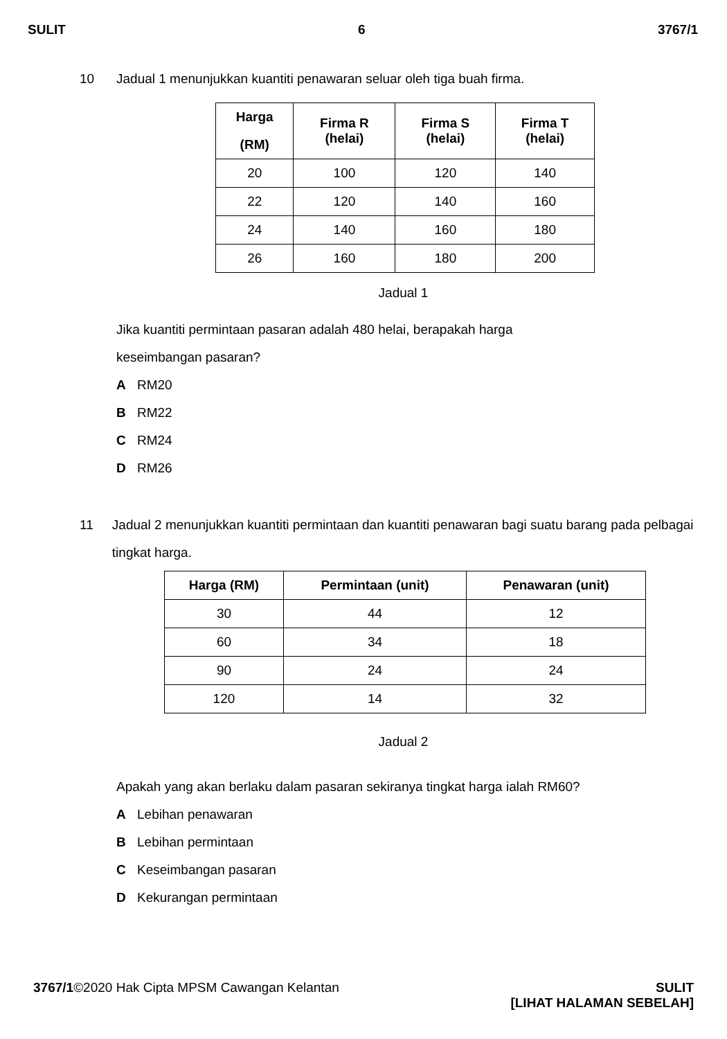SULIT 6 3767/1
10 Jadual 1 menunjukkan kuantiti penawaran seluar oleh tiga buah firma.
| Harga (RM) | Firma R (helai) | Firma S (helai) | Firma T (helai) |
| --- | --- | --- | --- |
| 20 | 100 | 120 | 140 |
| 22 | 120 | 140 | 160 |
| 24 | 140 | 160 | 180 |
| 26 | 160 | 180 | 200 |
Jadual 1
Jika kuantiti permintaan pasaran adalah 480 helai, berapakah harga
keseimbangan pasaran?
A RM20
B RM22
C RM24
D RM26
11 Jadual 2 menunjukkan kuantiti permintaan dan kuantiti penawaran bagi suatu barang pada pelbagai tingkat harga.
| Harga (RM) | Permintaan (unit) | Penawaran (unit) |
| --- | --- | --- |
| 30 | 44 | 12 |
| 60 | 34 | 18 |
| 90 | 24 | 24 |
| 120 | 14 | 32 |
Jadual 2
Apakah yang akan berlaku dalam pasaran sekiranya tingkat harga ialah RM60?
A Lebihan penawaran
B Lebihan permintaan
C Keseimbangan pasaran
D Kekurangan permintaan
3767/1©2020 Hak Cipta MPSM Cawangan Kelantan SULIT
[LIHAT HALAMAN SEBELAH]